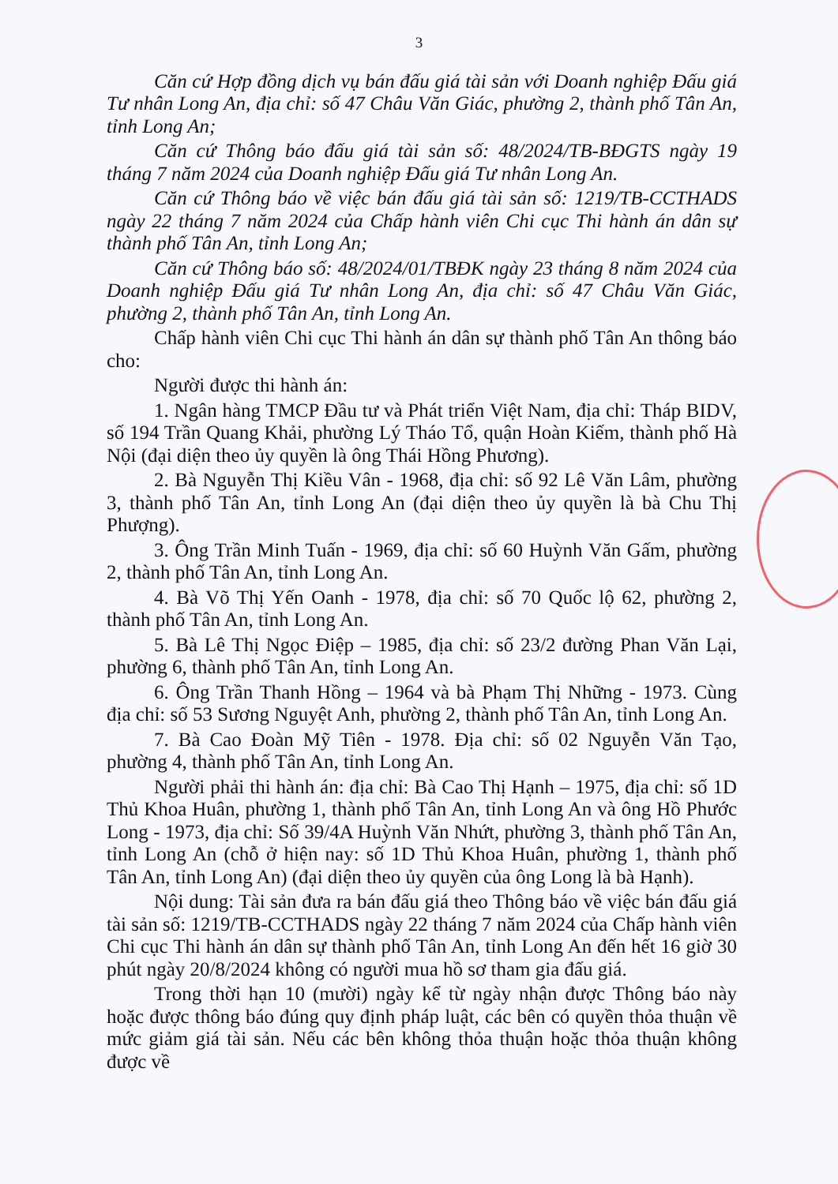3
Căn cứ Hợp đồng dịch vụ bán đấu giá tài sản với Doanh nghiệp Đấu giá Tư nhân Long An, địa chỉ: số 47 Châu Văn Giác, phường 2, thành phố Tân An, tỉnh Long An;
Căn cứ Thông báo đấu giá tài sản số: 48/2024/TB-BĐGTS ngày 19 tháng 7 năm 2024 của Doanh nghiệp Đấu giá Tư nhân Long An.
Căn cứ Thông báo về việc bán đấu giá tài sản số: 1219/TB-CCTHADS ngày 22 tháng 7 năm 2024 của Chấp hành viên Chi cục Thi hành án dân sự thành phố Tân An, tỉnh Long An;
Căn cứ Thông báo số: 48/2024/01/TBĐK ngày 23 tháng 8 năm 2024 của Doanh nghiệp Đấu giá Tư nhân Long An, địa chỉ: số 47 Châu Văn Giác, phường 2, thành phố Tân An, tỉnh Long An.
Chấp hành viên Chi cục Thi hành án dân sự thành phố Tân An thông báo cho:
Người được thi hành án:
1. Ngân hàng TMCP Đầu tư và Phát triển Việt Nam, địa chỉ: Tháp BIDV, số 194 Trần Quang Khải, phường Lý Tháo Tổ, quận Hoàn Kiếm, thành phố Hà Nội (đại diện theo ủy quyền là ông Thái Hồng Phương).
2. Bà Nguyễn Thị Kiều Vân - 1968, địa chỉ: số 92 Lê Văn Lâm, phường 3, thành phố Tân An, tỉnh Long An (đại diện theo ủy quyền là bà Chu Thị Phượng).
3. Ông Trần Minh Tuấn - 1969, địa chỉ: số 60 Huỳnh Văn Gấm, phường 2, thành phố Tân An, tỉnh Long An.
4. Bà Võ Thị Yến Oanh - 1978, địa chỉ: số 70 Quốc lộ 62, phường 2, thành phố Tân An, tỉnh Long An.
5. Bà Lê Thị Ngọc Điệp – 1985, địa chỉ: số 23/2 đường Phan Văn Lại, phường 6, thành phố Tân An, tỉnh Long An.
6. Ông Trần Thanh Hồng – 1964 và bà Phạm Thị Những - 1973. Cùng địa chỉ: số 53 Sương Nguyệt Anh, phường 2, thành phố Tân An, tỉnh Long An.
7. Bà Cao Đoàn Mỹ Tiên - 1978. Địa chỉ: số 02 Nguyễn Văn Tạo, phường 4, thành phố Tân An, tỉnh Long An.
Người phải thi hành án: địa chỉ: Bà Cao Thị Hạnh – 1975, địa chỉ: số 1D Thủ Khoa Huân, phường 1, thành phố Tân An, tỉnh Long An và ông Hồ Phước Long - 1973, địa chỉ: Số 39/4A Huỳnh Văn Nhứt, phường 3, thành phố Tân An, tỉnh Long An (chỗ ở hiện nay: số 1D Thủ Khoa Huân, phường 1, thành phố Tân An, tỉnh Long An) (đại diện theo ủy quyền của ông Long là bà Hạnh).
Nội dung: Tài sản đưa ra bán đấu giá theo Thông báo về việc bán đấu giá tài sản số: 1219/TB-CCTHADS ngày 22 tháng 7 năm 2024 của Chấp hành viên Chi cục Thi hành án dân sự thành phố Tân An, tỉnh Long An đến hết 16 giờ 30 phút ngày 20/8/2024 không có người mua hồ sơ tham gia đấu giá.
Trong thời hạn 10 (mười) ngày kể từ ngày nhận được Thông báo này hoặc được thông báo đúng quy định pháp luật, các bên có quyền thỏa thuận về mức giảm giá tài sản. Nếu các bên không thỏa thuận hoặc thỏa thuận không được về